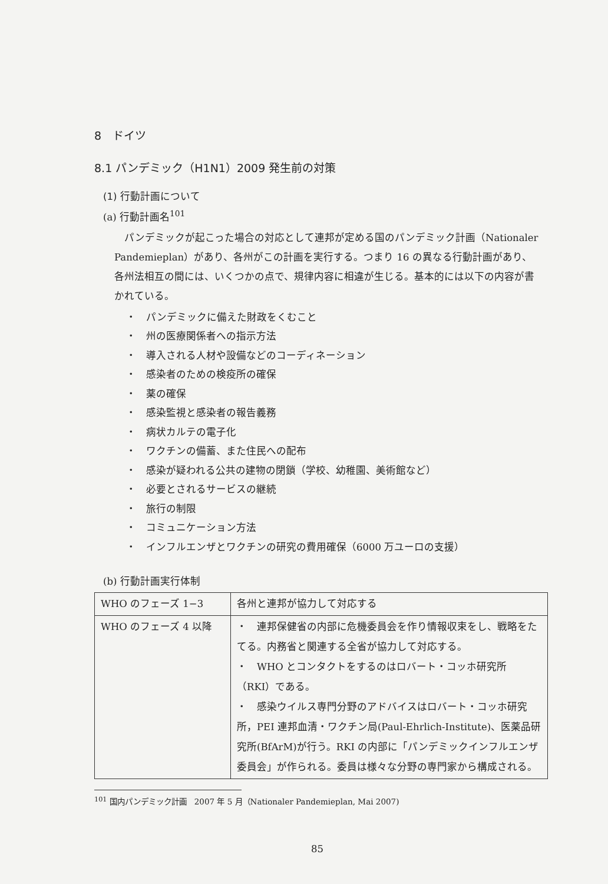8　ドイツ
8.1 パンデミック（H1N1）2009 発生前の対策
(1) 行動計画について
(a) 行動計画名<sup>101</sup>
パンデミックが起こった場合の対応として連邦が定める国のパンデミック計画（Nationaler Pandemieplan）があり、各州がこの計画を実行する。つまり 16 の異なる行動計画があり、各州法相互の間には、いくつかの点で、規律内容に相違が生じる。基本的には以下の内容が書かれている。
・　パンデミックに備えた財政をくむこと
・　州の医療関係者への指示方法
・　導入される人材や設備などのコーディネーション
・　感染者のための検疫所の確保
・　薬の確保
・　感染監視と感染者の報告義務
・　病状カルテの電子化
・　ワクチンの備蓄、また住民への配布
・　感染が疑われる公共の建物の閉鎖（学校、幼稚園、美術館など）
・　必要とされるサービスの継続
・　旅行の制限
・　コミュニケーション方法
・　インフルエンザとワクチンの研究の費用確保（6000 万ユーロの支援）
(b) 行動計画実行体制
| WHO のフェーズ 1−3 | 各州と連邦が協力して対応する |
| WHO のフェーズ 4 以降 | ・ 連邦保健省の内部に危機委員会を作り情報収束をし、戦略をたてる。内務省と関連する全省が協力して対応する。 ・ WHO とコンタクトをするのはロバート・コッホ研究所（RKI）である。 ・ 感染ウイルス専門分野のアドバイスはロバート・コッホ研究所，PEI 連邦血清・ワクチン局(Paul-Ehrlich-Institute)、医薬品研究所(BfArM)が行う。RKI の内部に「パンデミックインフルエンザ委員会」が作られる。委員は様々な分野の専門家から構成される。 |
<sup>101</sup> 国内パンデミック計画　2007 年 5 月（Nationaler Pandemieplan, Mai 2007)
85